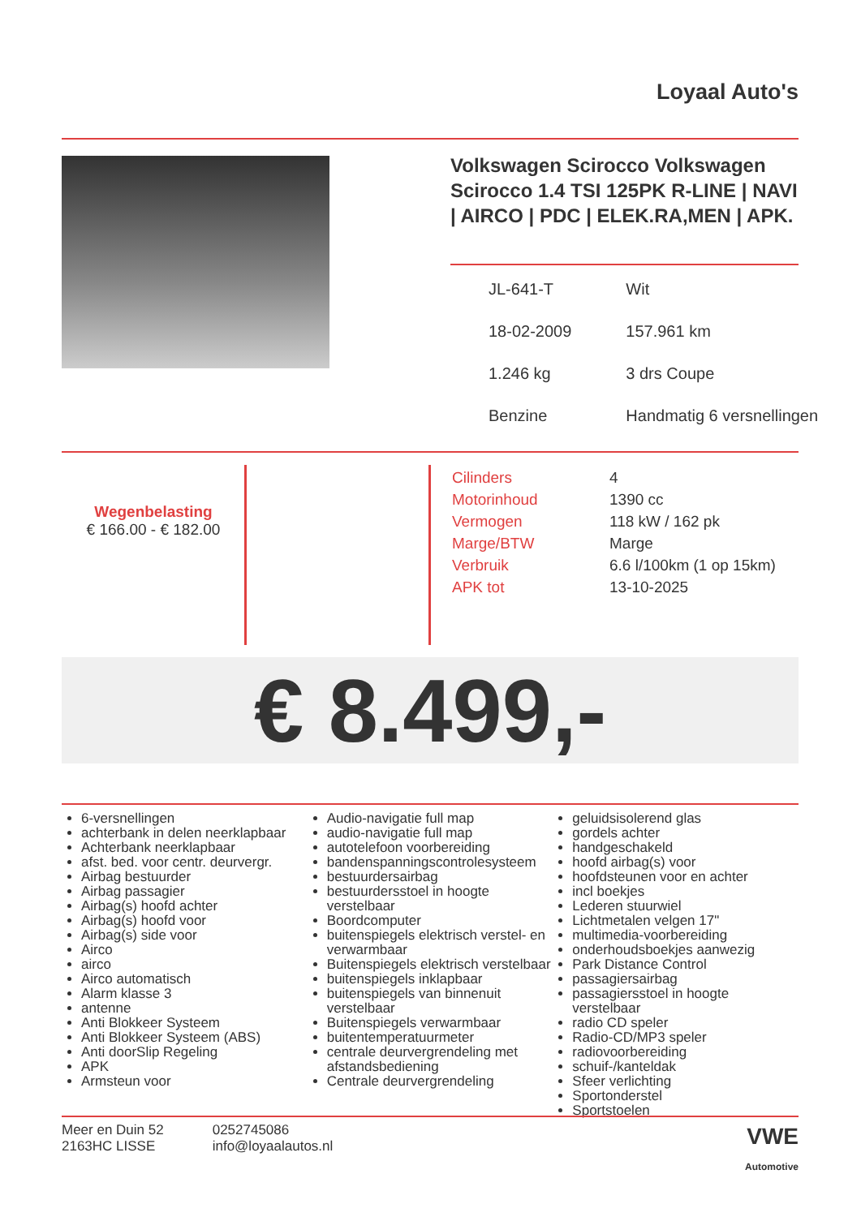Loyaal Auto's
Volkswagen Scirocco Volkswagen Scirocco 1.4 TSI 125PK R-LINE | NAVI | AIRCO | PDC | ELEK.RA,MEN | APK.
| JL-641-T | Wit |
| 18-02-2009 | 157.961 km |
| 1.246 kg | 3 drs Coupe |
| Benzine | Handmatig 6 versnellingen |
Wegenbelasting
€ 166.00 - € 182.00
| Cilinders | 4 |
| Motorinhoud | 1390 cc |
| Vermogen | 118 kW / 162 pk |
| Marge/BTW | Marge |
| Verbruik | 6.6 l/100km (1 op 15km) |
| APK tot | 13-10-2025 |
€ 8.499,-
6-versnellingen
achterbank in delen neerklapbaar
Achterbank neerklapbaar
afst. bed. voor centr. deurvergr.
Airbag bestuurder
Airbag passagier
Airbag(s) hoofd achter
Airbag(s) hoofd voor
Airbag(s) side voor
Airco
airco
Airco automatisch
Alarm klasse 3
antenne
Anti Blokkeer Systeem
Anti Blokkeer Systeem (ABS)
Anti doorSlip Regeling
APK
Armsteun voor
Audio-navigatie full map
audio-navigatie full map
autotelefoon voorbereiding
bandenspanningscontrolesysteem
bestuurdersairbag
bestuurdersstoel in hoogte verstelbaar
Boordcomputer
buitenspiegels elektrisch verstel- en verwarmbaar
Buitenspiegels elektrisch verstelbaar
buitenspiegels inklapbaar
buitenspiegels van binnenuit verstelbaar
Buitenspiegels verwarmbaar
buitentemperatuurmeter
centrale deurvergrendeling met afstandsbediening
Centrale deurvergrendeling
geluidsisolerend glas
gordels achter
handgeschakeld
hoofd airbag(s) voor
hoofdsteunen voor en achter
incl boekjes
Lederen stuurwiel
Lichtmetalen velgen 17"
multimedia-voorbereiding
onderhoudsboekjes aanwezig
Park Distance Control
passagiersairbag
passagiersstoel in hoogte verstelbaar
radio CD speler
Radio-CD/MP3 speler
radiovoorbereiding
schuif-/kanteldak
Sfeer verlichting
Sportonderstel
Sportstoelen
Meer en Duin 52
2163HC LISSE
0252745086
info@loyaalautos.nl
VWE
Automotive